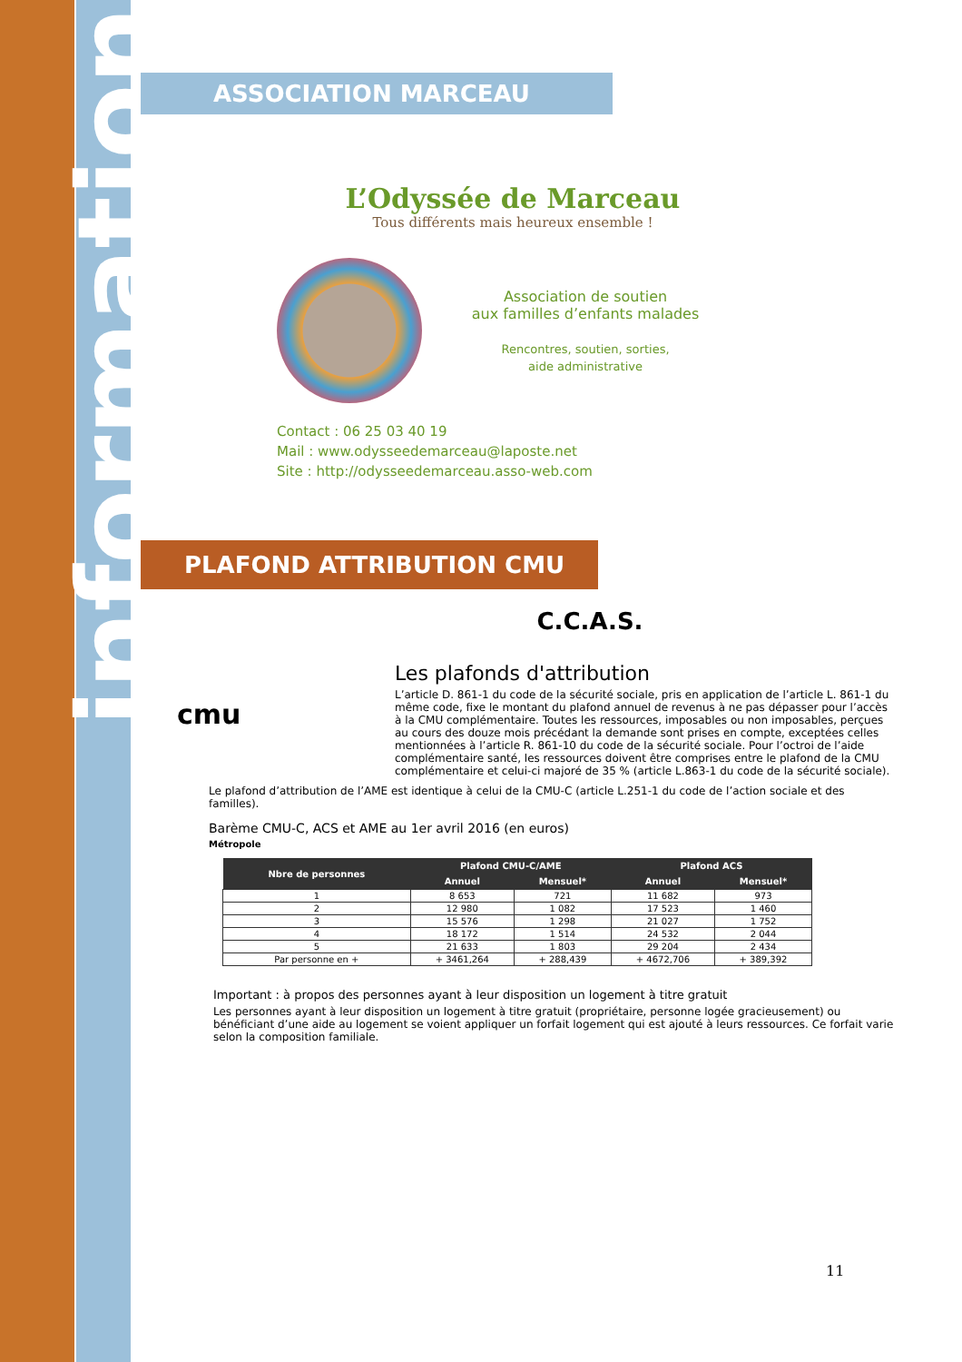information
ASSOCIATION MARCEAU
L’Odyssée de Marceau
Tous différents mais heureux ensemble !
Association de soutien
aux familles d’enfants malades
Rencontres, soutien, sorties,
aide administrative
Contact : 06 25 03 40 19
Mail : www.odysseedemarceau@laposte.net
Site : http://odysseedemarceau.asso-web.com
PLAFOND ATTRIBUTION CMU
C.C.A.S.
cmu
Les plafonds d'attribution
L’article D. 861-1 du code de la sécurité sociale, pris en application de l’article L. 861-1 du même code, fixe le montant du plafond annuel de revenus à ne pas dépasser pour l’accès à la CMU complémentaire. Toutes les ressources, imposables ou non imposables, perçues au cours des douze mois précédant la demande sont prises en compte, exceptées celles mentionnées à l’article R. 861-10 du code de la sécurité sociale. Pour l’octroi de l’aide complémentaire santé, les ressources doivent être comprises entre le plafond de la CMU complémentaire et celui-ci majoré de 35 % (article L.863-1 du code de la sécurité sociale).
Le plafond d’attribution de l’AME est identique à celui de la CMU-C (article L.251-1 du code de l’action sociale et des familles).
Barème CMU-C, ACS et AME au 1er avril 2016 (en euros)
Métropole
| Nbre de personnes | Plafond CMU-C/AME | | Plafond ACS | |
| --- | --- | --- | --- | --- |
| | Annuel | Mensuel* | Annuel | Mensuel* |
| 1 | 8 653 | 721 | 11 682 | 973 |
| 2 | 12 980 | 1 082 | 17 523 | 1 460 |
| 3 | 15 576 | 1 298 | 21 027 | 1 752 |
| 4 | 18 172 | 1 514 | 24 532 | 2 044 |
| 5 | 21 633 | 1 803 | 29 204 | 2 434 |
| Par personne en + | + 3461,264 | + 288,439 | + 4672,706 | + 389,392 |
Important : à propos des personnes ayant à leur disposition un logement à titre gratuit
Les personnes ayant à leur disposition un logement à titre gratuit (propriétaire, personne logée gracieusement) ou bénéficiant d’une aide au logement se voient appliquer un forfait logement qui est ajouté à leurs ressources. Ce forfait varie selon la composition familiale.
11